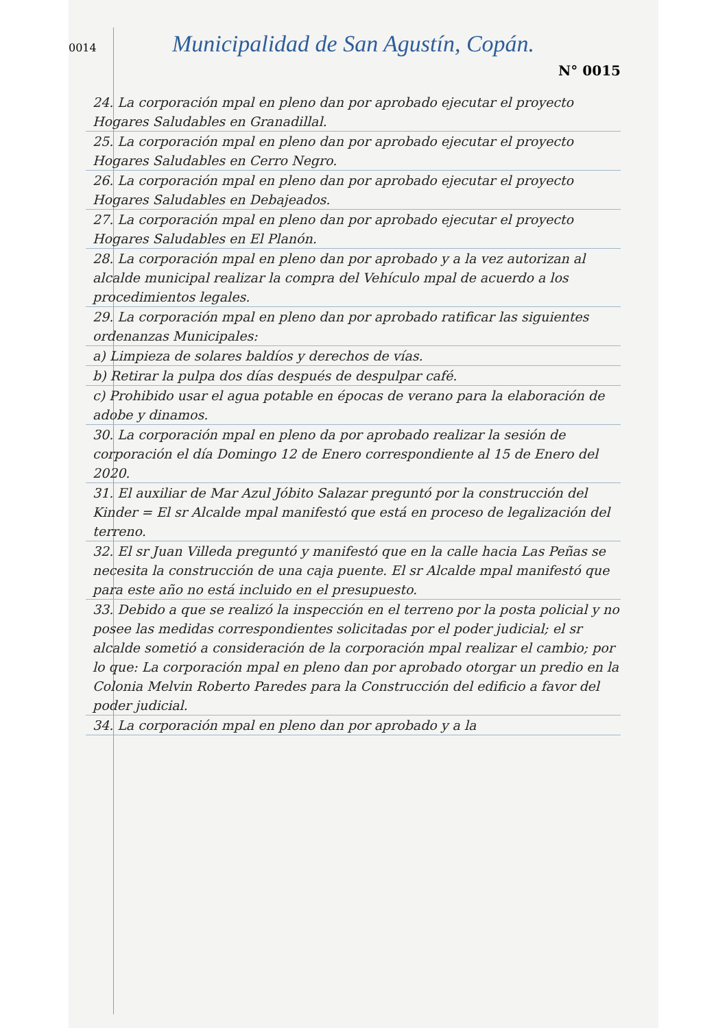0014
Municipalidad de San Agustín, Copán.
N° 0015
24. La corporación mpal en pleno dan por aprobado ejecutar el proyecto Hogares Saludables en Granadillal.
25. La corporación mpal en pleno dan por aprobado ejecutar el proyecto Hogares Saludables en Cerro Negro.
26. La corporación mpal en pleno dan por aprobado ejecutar el proyecto Hogares Saludables en Debajeados.
27. La corporación mpal en pleno dan por aprobado ejecutar el proyecto Hogares Saludables en El Planón.
28. La corporación mpal en pleno dan por aprobado y a la vez autorizan al alcalde municipal realizar la compra del Vehículo mpal de acuerdo a los procedimientos legales.
29. La corporación mpal en pleno dan por aprobado ratificar las siguientes ordenanzas Municipales:
a) Limpieza de solares baldíos y derechos de vías.
b) Retirar la pulpa dos días después de despulpar café.
c) Prohibido usar el agua potable en épocas de verano para la elaboración de adobe y dinamos.
30. La corporación mpal en pleno da por aprobado realizar la sesión de corporación el día Domingo 12 de Enero correspondiente al 15 de Enero del 2020.
31. El auxiliar de Mar Azul Jóbito Salazar preguntó por la construcción del Kinder = El sr Alcalde mpal manifestó que está en proceso de legalización del terreno.
32. El sr Juan Villeda preguntó y manifestó que en la calle hacia Las Peñas se necesita la construcción de una caja puente. El sr Alcalde mpal manifestó que para este año no está incluido en el presupuesto.
33. Debido a que se realizó la inspección en el terreno por la posta policial y no posee las medidas correspondientes solicitadas por el poder judicial; el sr alcalde sometió a consideración de la corporación mpal realizar el cambio; por lo que: La corporación mpal en pleno dan por aprobado otorgar un predio en la Colonia Melvin Roberto Paredes para la Construcción del edificio a favor del poder judicial.
34. La corporación mpal en pleno dan por aprobado y a la